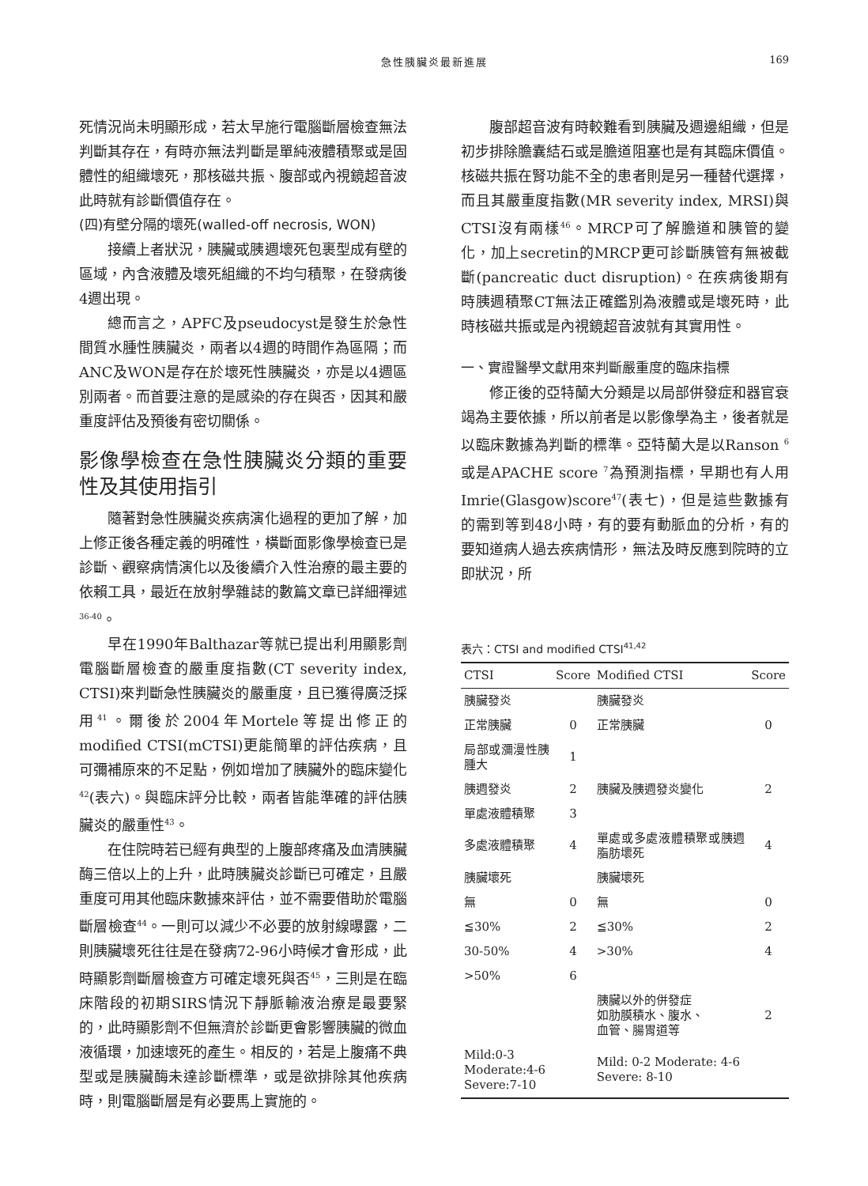急性胰臟炎最新進展
169
死情況尚未明顯形成，若太早施行電腦斷層檢查無法判斷其存在，有時亦無法判斷是單純液體積聚或是固體性的組織壞死，那核磁共振、腹部或內視鏡超音波此時就有診斷價值存在。
(四)有壁分隔的壞死(walled-off necrosis, WON)
接續上者狀況，胰臟或胰週壞死包裹型成有壁的區域，內含液體及壞死組織的不均勻積聚，在發病後4週出現。
總而言之，APFC及pseudocyst是發生於急性間質水腫性胰臟炎，兩者以4週的時間作為區隔；而ANC及WON是存在於壞死性胰臟炎，亦是以4週區別兩者。而首要注意的是感染的存在與否，因其和嚴重度評估及預後有密切關係。
影像學檢查在急性胰臟炎分類的重要性及其使用指引
隨著對急性胰臟炎疾病演化過程的更加了解，加上修正後各種定義的明確性，橫斷面影像學檢查已是診斷、觀察病情演化以及後續介入性治療的最主要的依賴工具，最近在放射學雜誌的數篇文章已詳細禪述<sup>36-40</sup>。
早在1990年Balthazar等就已提出利用顯影劑電腦斷層檢查的嚴重度指數(CT severity index, CTSI)來判斷急性胰臟炎的嚴重度，且已獲得廣泛採用<sup>41</sup>。爾後於2004年Mortele等提出修正的modified CTSI(mCTSI)更能簡單的評估疾病，且可彌補原來的不足點，例如增加了胰臟外的臨床變化<sup>42</sup>(表六)。與臨床評分比較，兩者皆能準確的評估胰臟炎的嚴重性<sup>43</sup>。
在住院時若已經有典型的上腹部疼痛及血清胰臟酶三倍以上的上升，此時胰臟炎診斷已可確定，且嚴重度可用其他臨床數據來評估，並不需要借助於電腦斷層檢查<sup>44</sup>。一則可以減少不必要的放射線曝露，二則胰臟壞死往往是在發病72-96小時候才會形成，此時顯影劑斷層檢查方可確定壞死與否<sup>45</sup>，三則是在臨床階段的初期SIRS情況下靜脈輸液治療是最要緊的，此時顯影劑不但無濟於診斷更會影響胰臟的微血液循環，加速壞死的產生。相反的，若是上腹痛不典型或是胰臟酶未達診斷標準，或是欲排除其他疾病時，則電腦斷層是有必要馬上實施的。
腹部超音波有時較難看到胰臟及週邊組織，但是初步排除膽囊結石或是膽道阻塞也是有其臨床價值。核磁共振在腎功能不全的患者則是另一種替代選擇，而且其嚴重度指數(MR severity index, MRSI)與CTSI沒有兩樣<sup>46</sup>。MRCP可了解膽道和胰管的變化，加上secretin的MRCP更可診斷胰管有無被截斷(pancreatic duct disruption)。在疾病後期有時胰週積聚CT無法正確鑑別為液體或是壞死時，此時核磁共振或是內視鏡超音波就有其實用性。
一、實證醫學文獻用來判斷嚴重度的臨床指標
修正後的亞特蘭大分類是以局部併發症和器官衰竭為主要依據，所以前者是以影像學為主，後者就是以臨床數據為判斷的標準。亞特蘭大是以Ranson <sup>6</sup>或是APACHE score <sup>7</sup>為預測指標，早期也有人用Imrie(Glasgow)score<sup>47</sup>(表七)，但是這些數據有的需到等到48小時，有的要有動脈血的分析，有的要知道病人過去疾病情形，無法及時反應到院時的立即狀況，所
表六：CTSI and modified CTSI<sup>41,42</sup>
| CTSI | Score | Modified CTSI | Score |
| --- | --- | --- | --- |
| 胰臟發炎 | | 胰臟發炎 | |
| 正常胰臟 | 0 | 正常胰臟 | 0 |
| 局部或瀰漫性胰腫大 | 1 | | |
| 胰週發炎 | 2 | 胰臟及胰週發炎變化 | 2 |
| 單處液體積聚 | 3 | | |
| 多處液體積聚 | 4 | 單處或多處液體積聚或胰週脂肪壞死 | 4 |
| 胰臟壞死 | | 胰臟壞死 | |
| 無 | 0 | 無 | 0 |
| ≦30% | 2 | ≦30% | 2 |
| 30-50% | 4 | >30% | 4 |
| >50% | 6 | | |
| | | 胰臟以外的併發症 如肋膜積水、腹水、 血管、腸胃道等 | 2 |
| Mild:0-3 Moderate:4-6 Severe:7-10 | | Mild: 0-2 Moderate: 4-6 Severe: 8-10 | |